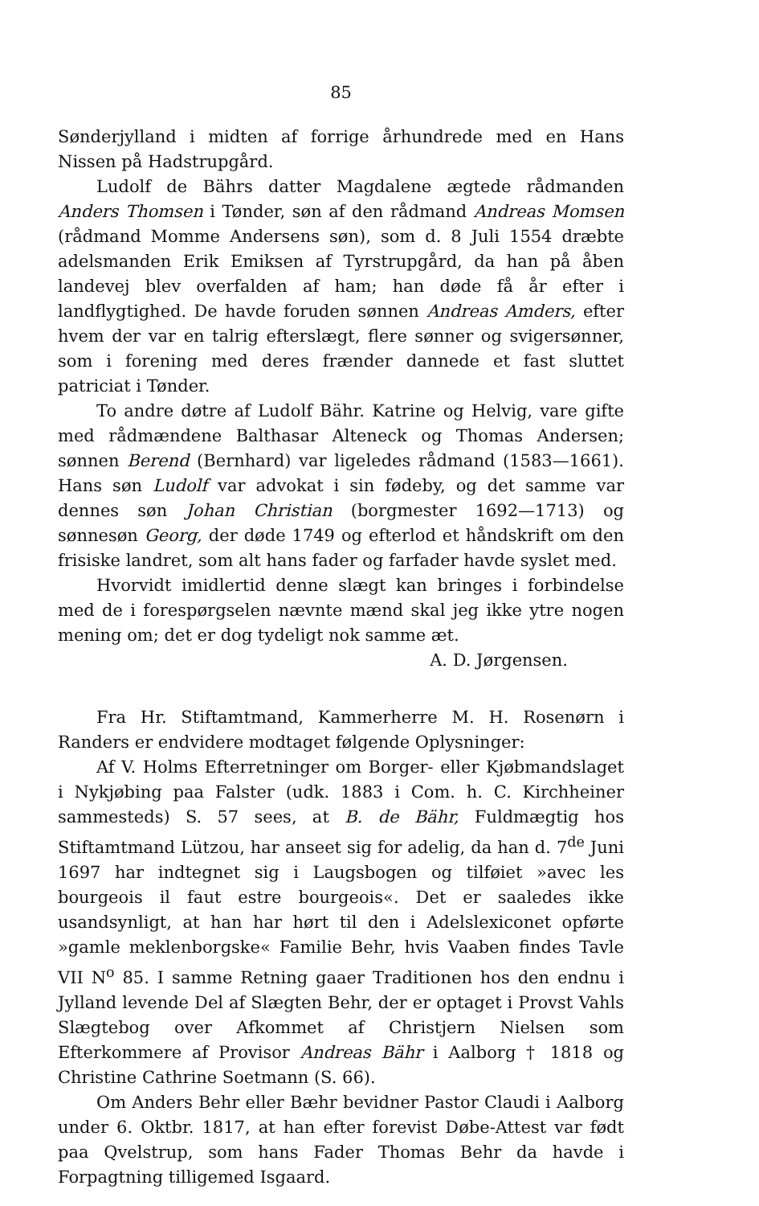85
Sønderjylland i midten af forrige århundrede med en Hans Nissen på Hadstrupgård.
Ludolf de Bährs datter Magdalene ægtede rådmanden Anders Thomsen i Tønder, søn af den rådmand Andreas Momsen (rådmand Momme Andersens søn), som d. 8 Juli 1554 dræbte adelsmanden Erik Emiksen af Tyrstrupgård, da han på åben landevej blev overfalden af ham; han døde få år efter i landflygtighed. De havde foruden sønnen Andreas Amders, efter hvem der var en talrig efterslægt, flere sønner og svigersønner, som i forening med deres frænder dannede et fast sluttet patriciat i Tønder.
To andre døtre af Ludolf Bähr. Katrine og Helvig, vare gifte med rådmændene Balthasar Alteneck og Thomas Andersen; sønnen Berend (Bernhard) var ligeledes rådmand (1583—1661). Hans søn Ludolf var advokat i sin fødeby, og det samme var dennes søn Johan Christian (borgmester 1692—1713) og sønnesøn Georg, der døde 1749 og efterlod et håndskrift om den frisiske landret, som alt hans fader og farfader havde syslet med.
Hvorvidt imidlertid denne slægt kan bringes i forbindelse med de i forespørgselen nævnte mænd skal jeg ikke ytre nogen mening om; det er dog tydeligt nok samme æt.
A. D. Jørgensen.
Fra Hr. Stiftamtmand, Kammerherre M. H. Rosenørn i Randers er endvidere modtaget følgende Oplysninger:
Af V. Holms Efterretninger om Borger- eller Kjøbmandslaget i Nykjøbing paa Falster (udk. 1883 i Com. h. C. Kirchheiner sammesteds) S. 57 sees, at B. de Bähr, Fuldmægtig hos Stiftamtmand Lützou, har anseet sig for adelig, da han d. 7<sup>de</sup> Juni 1697 har indtegnet sig i Laugsbogen og tilføiet »avec les bourgeois il faut estre bourgeois«. Det er saaledes ikke usandsynligt, at han har hørt til den i Adelslexiconet opførte »gamle meklenborgske« Familie Behr, hvis Vaaben findes Tavle VII N<sup>o</sup> 85. I samme Retning gaaer Traditionen hos den endnu i Jylland levende Del af Slægten Behr, der er optaget i Provst Vahls Slægtebog over Afkommet af Christjern Nielsen som Efterkommere af Provisor Andreas Bähr i Aalborg † 1818 og Christine Cathrine Soetmann (S. 66).
Om Anders Behr eller Bæhr bevidner Pastor Claudi i Aalborg under 6. Oktbr. 1817, at han efter forevist Døbe-Attest var født paa Qvelstrup, som hans Fader Thomas Behr da havde i Forpagtning tilligemed Isgaard.